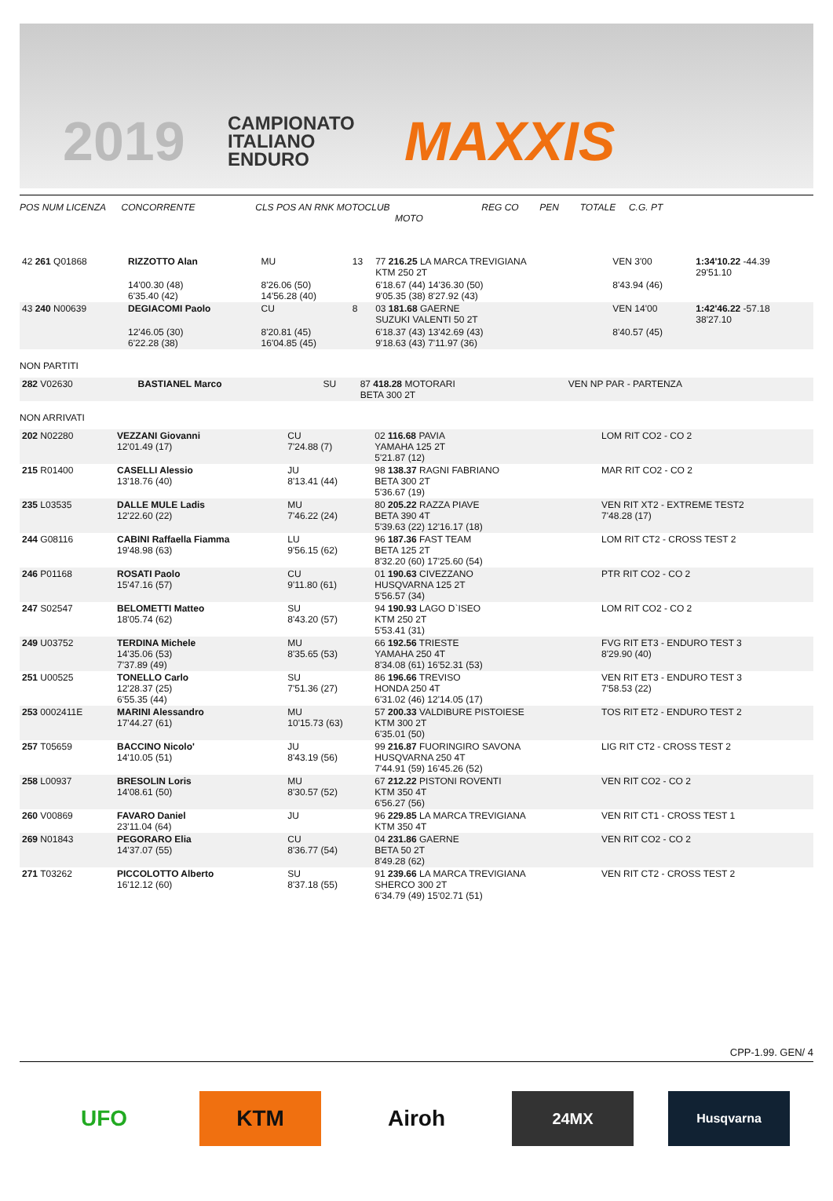2019
CAMPIONATO
ITALIANO
ENDURO
MAXXIS
POS NUM LICENZA CONCORRENTE CLS POS AN RNK MOTOCLUB REG CO PEN TOTALE C.G. PT
MOTO
| 42 261 Q01868 | RIZZOTTO Alan | MU | 13 | 77 216.25 LA MARCA TREVIGIANA KTM 250 2T | VEN 3'00 | 1:34'10.22 -44.39 29'51.10 |
| | 14'00.30 (48) 6'35.40 (42) | 8'26.06 (50) 14'56.28 (40) | | 6'18.67 (44) 14'36.30 (50) 9'05.35 (38) 8'27.92 (43) | 8'43.94 (46) | |
| 43 240 N00639 | DEGIACOMI Paolo | CU | 8 | 03 181.68 GAERNE SUZUKI VALENTI 50 2T | VEN 14'00 | 1:42'46.22 -57.18 38'27.10 |
| | 12'46.05 (30) 6'22.28 (38) | 8'20.81 (45) 16'04.85 (45) | | 6'18.37 (43) 13'42.69 (43) 9'18.63 (43) 7'11.97 (36) | 8'40.57 (45) | |
NON PARTITI
| 282 V02630 | BASTIANEL Marco | SU | 87 418.28 MOTORARI BETA 300 2T | VEN NP PAR - PARTENZA |
NON ARRIVATI
| 202 N02280 | VEZZANI Giovanni 12'01.49 (17) | CU 7'24.88 (7) | 02 116.68 PAVIA YAMAHA 125 2T 5'21.87 (12) | LOM RIT CO2 - CO 2 |
| 215 R01400 | CASELLI Alessio 13'18.76 (40) | JU 8'13.41 (44) | 98 138.37 RAGNI FABRIANO BETA 300 2T 5'36.67 (19) | MAR RIT CO2 - CO 2 |
| 235 L03535 | DALLE MULE Ladis 12'22.60 (22) | MU 7'46.22 (24) | 80 205.22 RAZZA PIAVE BETA 390 4T 5'39.63 (22) 12'16.17 (18) | VEN RIT XT2 - EXTREME TEST2 7'48.28 (17) |
| 244 G08116 | CABINI Raffaella Fiamma 19'48.98 (63) | LU 9'56.15 (62) | 96 187.36 FAST TEAM BETA 125 2T 8'32.20 (60) 17'25.60 (54) | LOM RIT CT2 - CROSS TEST 2 |
| 246 P01168 | ROSATI Paolo 15'47.16 (57) | CU 9'11.80 (61) | 01 190.63 CIVEZZANO HUSQVARNA 125 2T 5'56.57 (34) | PTR RIT CO2 - CO 2 |
| 247 S02547 | BELOMETTI Matteo 18'05.74 (62) | SU 8'43.20 (57) | 94 190.93 LAGO D`ISEO KTM 250 2T 5'53.41 (31) | LOM RIT CO2 - CO 2 |
| 249 U03752 | TERDINA Michele 14'35.06 (53) 7'37.89 (49) | MU 8'35.65 (53) | 66 192.56 TRIESTE YAMAHA 250 4T 8'34.08 (61) 16'52.31 (53) | FVG RIT ET3 - ENDURO TEST 3 8'29.90 (40) |
| 251 U00525 | TONELLO Carlo 12'28.37 (25) 6'55.35 (44) | SU 7'51.36 (27) | 86 196.66 TREVISO HONDA 250 4T 6'31.02 (46) 12'14.05 (17) | VEN RIT ET3 - ENDURO TEST 3 7'58.53 (22) |
| 253 0002411E | MARINI Alessandro 17'44.27 (61) | MU 10'15.73 (63) | 57 200.33 VALDIBURE PISTOIESE KTM 300 2T 6'35.01 (50) | TOS RIT ET2 - ENDURO TEST 2 |
| 257 T05659 | BACCINO Nicolo' 14'10.05 (51) | JU 8'43.19 (56) | 99 216.87 FUORINGIRO SAVONA HUSQVARNA 250 4T 7'44.91 (59) 16'45.26 (52) | LIG RIT CT2 - CROSS TEST 2 |
| 258 L00937 | BRESOLIN Loris 14'08.61 (50) | MU 8'30.57 (52) | 67 212.22 PISTONI ROVENTI KTM 350 4T 6'56.27 (56) | VEN RIT CO2 - CO 2 |
| 260 V00869 | FAVARO Daniel 23'11.04 (64) | JU | 96 229.85 LA MARCA TREVIGIANA KTM 350 4T | VEN RIT CT1 - CROSS TEST 1 |
| 269 N01843 | PEGORARO Elia 14'37.07 (55) | CU 8'36.77 (54) | 04 231.86 GAERNE BETA 50 2T 8'49.28 (62) | VEN RIT CO2 - CO 2 |
| 271 T03262 | PICCOLOTTO Alberto 16'12.12 (60) | SU 8'37.18 (55) | 91 239.66 LA MARCA TREVIGIANA SHERCO 300 2T 6'34.79 (49) 15'02.71 (51) | VEN RIT CT2 - CROSS TEST 2 |
CPP-1.99. GEN/ 4
UFO KTM Airoh
24MX
Husqvarna